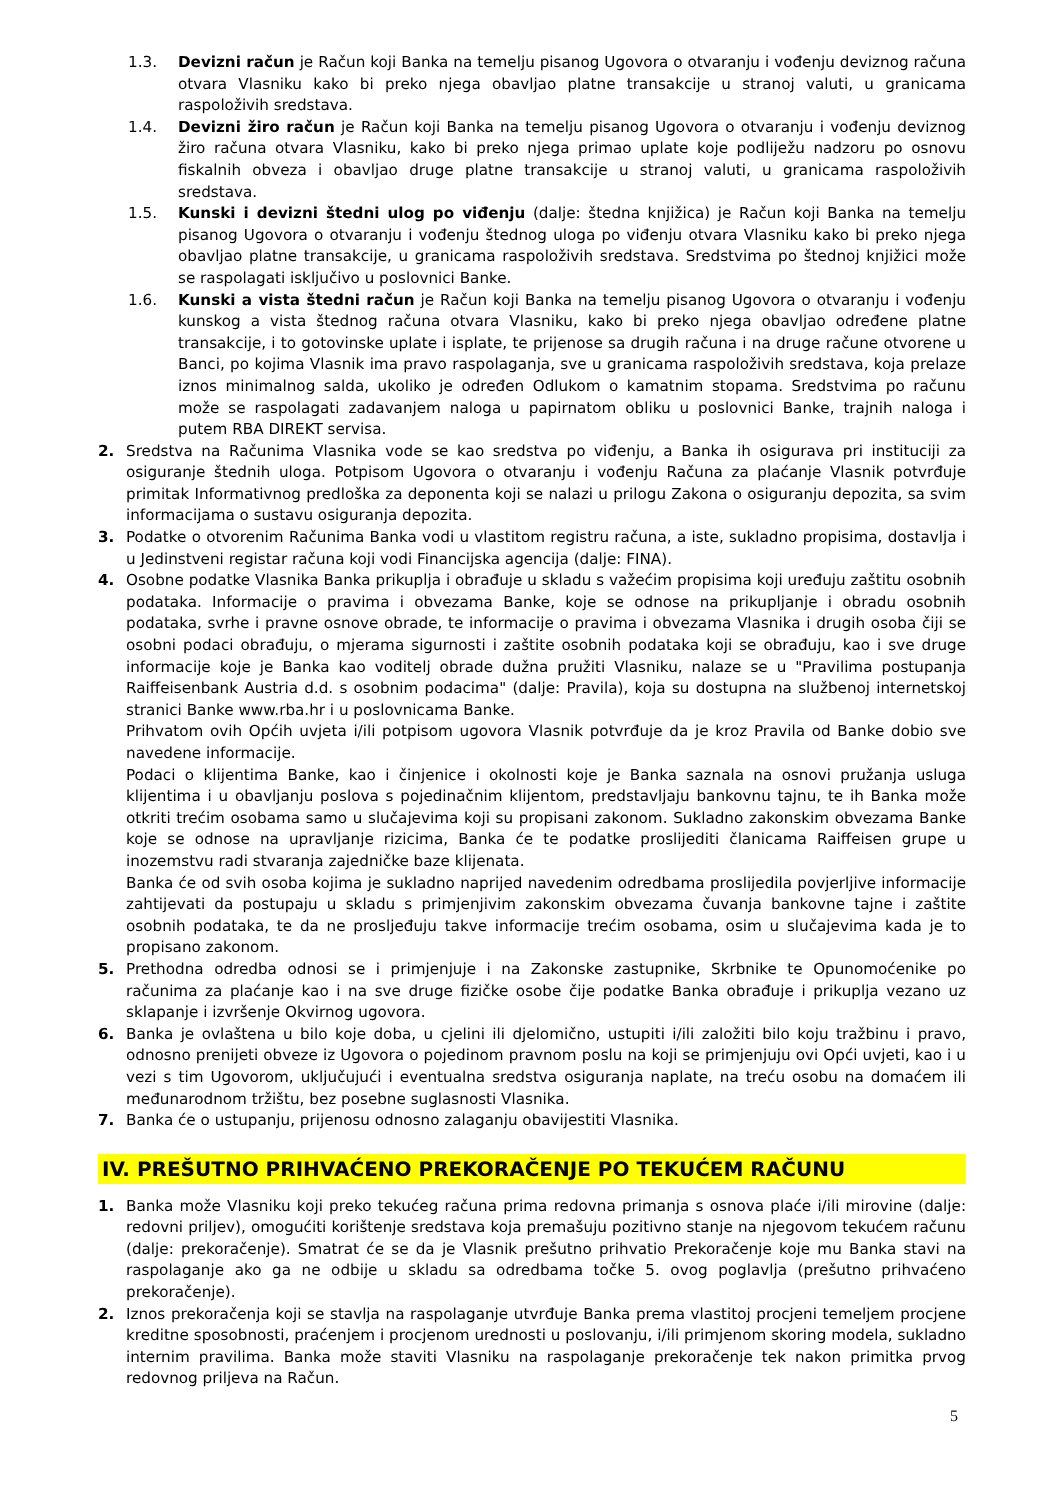1.3. Devizni račun je Račun koji Banka na temelju pisanog Ugovora o otvaranju i vođenju deviznog računa otvara Vlasniku kako bi preko njega obavljao platne transakcije u stranoj valuti, u granicama raspoloživih sredstava.
1.4. Devizni žiro račun je Račun koji Banka na temelju pisanog Ugovora o otvaranju i vođenju deviznog žiro računa otvara Vlasniku, kako bi preko njega primao uplate koje podliježu nadzoru po osnovu fiskalnih obveza i obavljao druge platne transakcije u stranoj valuti, u granicama raspoloživih sredstava.
1.5. Kunski i devizni štedni ulog po viđenju (dalje: štedna knjižica) je Račun koji Banka na temelju pisanog Ugovora o otvaranju i vođenju štednog uloga po viđenju otvara Vlasniku kako bi preko njega obavljao platne transakcije, u granicama raspoloživih sredstava. Sredstvima po štednoj knjižici može se raspolagati isključivo u poslovnici Banke.
1.6. Kunski a vista štedni račun je Račun koji Banka na temelju pisanog Ugovora o otvaranju i vođenju kunskog a vista štednog računa otvara Vlasniku, kako bi preko njega obavljao određene platne transakcije, i to gotovinske uplate i isplate, te prijenose sa drugih računa i na druge račune otvorene u Banci, po kojima Vlasnik ima pravo raspolaganja, sve u granicama raspoloživih sredstava, koja prelaze iznos minimalnog salda, ukoliko je određen Odlukom o kamatnim stopama. Sredstvima po računu može se raspolagati zadavanjem naloga u papirnatom obliku u poslovnici Banke, trajnih naloga i putem RBA DIREKT servisa.
2. Sredstva na Računima Vlasnika vode se kao sredstva po viđenju, a Banka ih osigurava pri instituciji za osiguranje štednih uloga. Potpisom Ugovora o otvaranju i vođenju Računa za plaćanje Vlasnik potvrđuje primitak Informativnog predloška za deponenta koji se nalazi u prilogu Zakona o osiguranju depozita, sa svim informacijama o sustavu osiguranja depozita.
3. Podatke o otvorenim Računima Banka vodi u vlastitom registru računa, a iste, sukladno propisima, dostavlja i u Jedinstveni registar računa koji vodi Financijska agencija (dalje: FINA).
4. Osobne podatke Vlasnika Banka prikuplja i obrađuje u skladu s važećim propisima koji uređuju zaštitu osobnih podataka. Informacije o pravima i obvezama Banke, koje se odnose na prikupljanje i obradu osobnih podataka, svrhe i pravne osnove obrade, te informacije o pravima i obvezama Vlasnika i drugih osoba čiji se osobni podaci obrađuju, o mjerama sigurnosti i zaštite osobnih podataka koji se obrađuju, kao i sve druge informacije koje je Banka kao voditelj obrade dužna pružiti Vlasniku, nalaze se u "Pravilima postupanja Raiffeisenbank Austria d.d. s osobnim podacima" (dalje: Pravila), koja su dostupna na službenoj internetskoj stranici Banke www.rba.hr i u poslovnicama Banke.
Prihvatom ovih Općih uvjeta i/ili potpisom ugovora Vlasnik potvrđuje da je kroz Pravila od Banke dobio sve navedene informacije.
Podaci o klijentima Banke, kao i činjenice i okolnosti koje je Banka saznala na osnovi pružanja usluga klijentima i u obavljanju poslova s pojedinačnim klijentom, predstavljaju bankovnu tajnu, te ih Banka može otkriti trećim osobama samo u slučajevima koji su propisani zakonom. Sukladno zakonskim obvezama Banke koje se odnose na upravljanje rizicima, Banka će te podatke proslijediti članicama Raiffeisen grupe u inozemstvu radi stvaranja zajedničke baze klijenata.
Banka će od svih osoba kojima je sukladno naprijed navedenim odredbama proslijedila povjerljive informacije zahtijevati da postupaju u skladu s primjenjivim zakonskim obvezama čuvanja bankovne tajne i zaštite osobnih podataka, te da ne prosljeđuju takve informacije trećim osobama, osim u slučajevima kada je to propisano zakonom.
5. Prethodna odredba odnosi se i primjenjuje i na Zakonske zastupnike, Skrbnike te Opunomoćenike po računima za plaćanje kao i na sve druge fizičke osobe čije podatke Banka obrađuje i prikuplja vezano uz sklapanje i izvršenje Okvirnog ugovora.
6. Banka je ovlaštena u bilo koje doba, u cjelini ili djelomično, ustupiti i/ili založiti bilo koju tražbinu i pravo, odnosno prenijeti obveze iz Ugovora o pojedinom pravnom poslu na koji se primjenjuju ovi Opći uvjeti, kao i u vezi s tim Ugovorom, uključujući i eventualna sredstva osiguranja naplate, na treću osobu na domaćem ili međunarodnom tržištu, bez posebne suglasnosti Vlasnika.
7. Banka će o ustupanju, prijenosu odnosno zalaganju obavijestiti Vlasnika.
IV. PREŠUTNO PRIHVAĆENO PREKORAČENJE PO TEKUĆEM RAČUNU
1. Banka može Vlasniku koji preko tekućeg računa prima redovna primanja s osnova plaće i/ili mirovine (dalje: redovni priljev), omogućiti korištenje sredstava koja premašuju pozitivno stanje na njegovom tekućem računu (dalje: prekoračenje). Smatrat će se da je Vlasnik prešutno prihvatio Prekoračenje koje mu Banka stavi na raspolaganje ako ga ne odbije u skladu sa odredbama točke 5. ovog poglavlja (prešutno prihvaćeno prekoračenje).
2. Iznos prekoračenja koji se stavlja na raspolaganje utvrđuje Banka prema vlastitoj procjeni temeljem procjene kreditne sposobnosti, praćenjem i procjenom urednosti u poslovanju, i/ili primjenom skoring modela, sukladno internim pravilima. Banka može staviti Vlasniku na raspolaganje prekoračenje tek nakon primitka prvog redovnog priljeva na Račun.
5